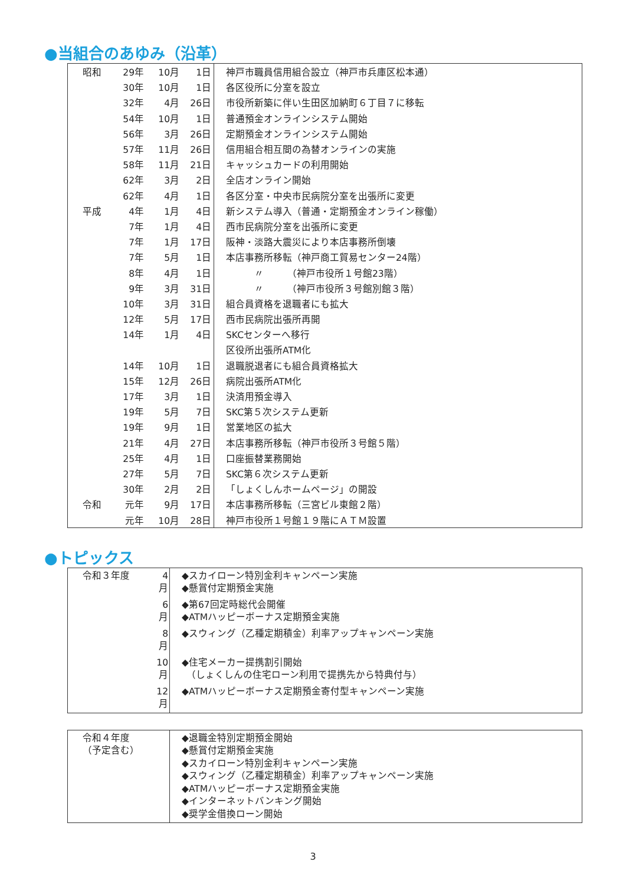●当組合のあゆみ（沿革）
| 昭和 | 29年 | 10月 | 1日 | 神戸市職員信用組合設立（神戸市兵庫区松本通） |
| | 30年 | 10月 | 1日 | 各区役所に分室を設立 |
| | 32年 | 4月 | 26日 | 市役所新築に伴い生田区加納町６丁目７に移転 |
| | 54年 | 10月 | 1日 | 普通預金オンラインシステム開始 |
| | 56年 | 3月 | 26日 | 定期預金オンラインシステム開始 |
| | 57年 | 11月 | 26日 | 信用組合相互間の為替オンラインの実施 |
| | 58年 | 11月 | 21日 | キャッシュカードの利用開始 |
| | 62年 | 3月 | 2日 | 全店オンライン開始 |
| | 62年 | 4月 | 1日 | 各区分室・中央市民病院分室を出張所に変更 |
| 平成 | 4年 | 1月 | 4日 | 新システム導入（普通・定期預金オンライン稼働） |
| | 7年 | 1月 | 4日 | 西市民病院分室を出張所に変更 |
| | 7年 | 1月 | 17日 | 阪神・淡路大震災により本店事務所倒壊 |
| | 7年 | 5月 | 1日 | 本店事務所移転（神戸商工貿易センター24階） |
| | 8年 | 4月 | 1日 | 〃 （神戸市役所１号館23階） |
| | 9年 | 3月 | 31日 | 〃 （神戸市役所３号館別館３階） |
| | 10年 | 3月 | 31日 | 組合員資格を退職者にも拡大 |
| | 12年 | 5月 | 17日 | 西市民病院出張所再開 |
| | 14年 | 1月 | 4日 | SKCセンターへ移行 |
| | | | | 区役所出張所ATM化 |
| | 14年 | 10月 | 1日 | 退職脱退者にも組合員資格拡大 |
| | 15年 | 12月 | 26日 | 病院出張所ATM化 |
| | 17年 | 3月 | 1日 | 決済用預金導入 |
| | 19年 | 5月 | 7日 | SKC第５次システム更新 |
| | 19年 | 9月 | 1日 | 営業地区の拡大 |
| | 21年 | 4月 | 27日 | 本店事務所移転（神戸市役所３号館５階） |
| | 25年 | 4月 | 1日 | 口座振替業務開始 |
| | 27年 | 5月 | 7日 | SKC第６次システム更新 |
| | 30年 | 2月 | 2日 | 「しょくしんホームページ」の開設 |
| 令和 | 元年 | 9月 | 17日 | 本店事務所移転（三宮ビル東館２階） |
| | 元年 | 10月 | 28日 | 神戸市役所１号館１９階にＡＴＭ設置 |
●トピックス
| 令和３年度 | 4月 | ◆スカイローン特別金利キャンペーン実施 ◆懸賞付定期預金実施 |
| | 6月 | ◆第67回定時総代会開催 ◆ATMハッピーボーナス定期預金実施 |
| | 8月 | ◆スウィング（乙種定期積金）利率アップキャンペーン実施 |
| | 10月 | ◆住宅メーカー提携割引開始 （しょくしんの住宅ローン利用で提携先から特典付与） |
| | 12月 | ◆ATMハッピーボーナス定期預金寄付型キャンペーン実施 |
| 令和４年度 （予定含む） | | ◆退職金特別定期預金開始 ◆懸賞付定期預金実施 ◆スカイローン特別金利キャンペーン実施 ◆スウィング（乙種定期積金）利率アップキャンペーン実施 ◆ATMハッピーボーナス定期預金実施 ◆インターネットバンキング開始 ◆奨学金借換ローン開始 |
3